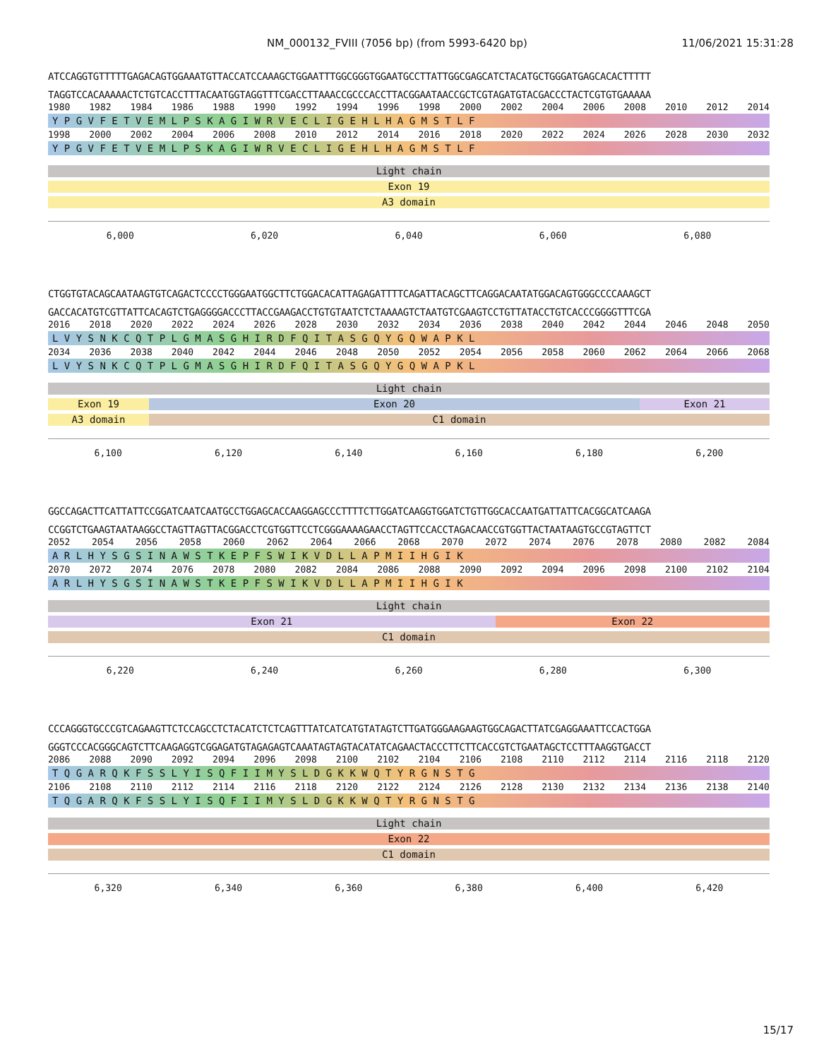NM_000132_FVIII (7056 bp) (from 5993-6420 bp)
11/06/2021 15:31:28
ATCCAGGTGTTTTTGAGACAGTGGAAATGTTACCATCCAAAGCTGGAATTTGGCGGGTGGAATGCCTTATTGGCGAGCATCTACATGCTGGGATGAGCACACTTTTT
TAGGTCCACAAAAACTCTGTCACCTTTACAATGGTAGGTTTCGACCTTAAACCGCCCACCTTACGGAATAACCGCTCGTAGATGTACGACCCTACTCGTGTGAAAAA
1980 1982 1984 1986 1988 1990 1992 1994 1996 1998 2000 2002 2004 2006 2008 2010 2012 2014
Y P G V F E T V E M L P S K A G I W R V E C L I G E H L H A G M S T L F
1998 2000 2002 2004 2006 2008 2010 2012 2014 2016 2018 2020 2022 2024 2026 2028 2030 2032
Y P G V F E T V E M L P S K A G I W R V E C L I G E H L H A G M S T L F
Light chain
Exon 19
A3 domain
6,000 6,020 6,040 6,060 6,080
CTGGTGTACAGCAATAAGTGTCAGACTCCCCTGGGAATGGCTTCTGGACACATTAGAGATTTTCAGATTACAGCTTCAGGACAATATGGACAGTGGGCCCCAAAGCT
GACCACATGTCGTTATTCACAGTCTGAGGGGACCCTTACCGAAGACCTGTGTAATCTCTAAAAGTCTAATGTCGAAGTCCTGTTATACCTGTCACCCGGGGTTTCGA
2016 2018 2020 2022 2024 2026 2028 2030 2032 2034 2036 2038 2040 2042 2044 2046 2048 2050
L V Y S N K C Q T P L G M A S G H I R D F Q I T A S G Q Y G Q W A P K L
2034 2036 2038 2040 2042 2044 2046 2048 2050 2052 2054 2056 2058 2060 2062 2064 2066 2068
L V Y S N K C Q T P L G M A S G H I R D F Q I T A S G Q Y G Q W A P K L
Light chain
Exon 19 Exon 20 Exon 21
A3 domain C1 domain
6,100 6,120 6,140 6,160 6,180 6,200
GGCCAGACTTCATTATTCCGGATCAATCAATGCCTGGAGCACCAAGGAGCCCTTTTCTTGGATCAAGGTGGATCTGTTGGCACCAATGATTATTCACGGCATCAAGA
CCGGTCTGAAGTAATAAGGCCTAGTTAGTTACGGACCTCGTGGTTCCTCGGGAAAAGAACCTAGTTCCACCTAGACAACCGTGGTTACTAATAAGTGCCGTAGTTCT
2052 2054 2056 2058 2060 2062 2064 2066 2068 2070 2072 2074 2076 2078 2080 2082 2084
A R L H Y S G S I N A W S T K E P F S W I K V D L L A P M I I H G I K
2070 2072 2074 2076 2078 2080 2082 2084 2086 2088 2090 2092 2094 2096 2098 2100 2102 2104
A R L H Y S G S I N A W S T K E P F S W I K V D L L A P M I I H G I K
Light chain
Exon 21 Exon 22
C1 domain
6,220 6,240 6,260 6,280 6,300
CCCAGGGTGCCCGTCAGAAGTTCTCCAGCCTCTACATCTCTCAGTTTATCATCATGTATAGTCTTGATGGGAAGAAGTGGCAGACTTATCGAGGAAATTCCACTGGA
GGGTCCCACGGGCAGTCTTCAAGAGGTCGGAGATGTAGAGAGTCAAATAGTAGTACATATCAGAACTACCCTTCTTCACCGTCTGAATAGCTCCTTTAAGGTGACCT
2086 2088 2090 2092 2094 2096 2098 2100 2102 2104 2106 2108 2110 2112 2114 2116 2118 2120
T Q G A R Q K F S S L Y I S Q F I I M Y S L D G K K W Q T Y R G N S T G
2106 2108 2110 2112 2114 2116 2118 2120 2122 2124 2126 2128 2130 2132 2134 2136 2138 2140
T Q G A R Q K F S S L Y I S Q F I I M Y S L D G K K W Q T Y R G N S T G
Light chain
Exon 22
C1 domain
6,320 6,340 6,360 6,380 6,400 6,420
15/17